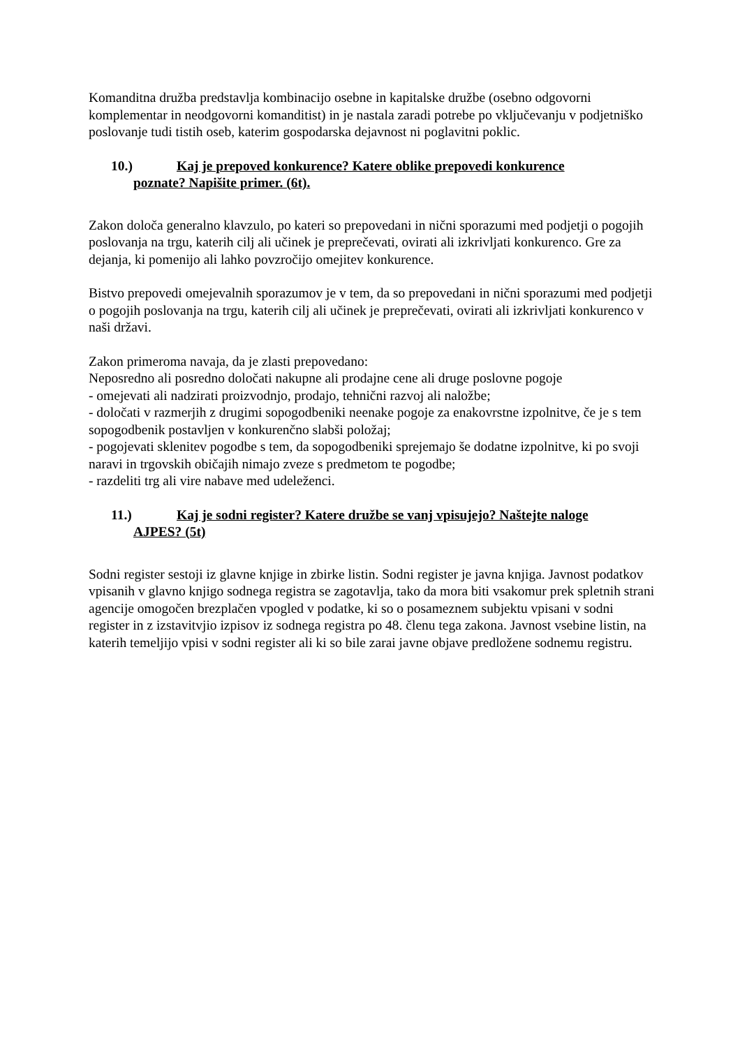Komanditna družba predstavlja kombinacijo osebne in kapitalske družbe (osebno odgovorni komplementar in neodgovorni komanditist) in je nastala zaradi potrebe po vključevanju v podjetniško poslovanje tudi tistih oseb, katerim gospodarska dejavnost ni poglavitni poklic.
10.) Kaj je prepoved konkurence? Katere oblike prepovedi konkurence
poznate? Napišite primer. (6t).
Zakon določa generalno klavzulo, po kateri so prepovedani in nični sporazumi med podjetji o pogojih poslovanja na trgu, katerih cilj ali učinek je preprečevati, ovirati ali izkrivljati konkurenco. Gre za dejanja, ki pomenijo ali lahko povzročijo omejitev konkurence.
Bistvo prepovedi omejevalnih sporazumov je v tem, da so prepovedani in nični sporazumi med podjetji o pogojih poslovanja na trgu, katerih cilj ali učinek je preprečevati, ovirati ali izkrivljati konkurenco v naši državi.
Zakon primeroma navaja, da je zlasti prepovedano:
Neposredno ali posredno določati nakupne ali prodajne cene ali druge poslovne pogoje
- omejevati ali nadzirati proizvodnjo, prodajo, tehnični razvoj ali naložbe;
- določati v razmerjih z drugimi sopogodbeniki neenake pogoje za enakovrstne izpolnitve, če je s tem sopogodbenik postavljen v konkurenčno slabši položaj;
- pogojevati sklenitev pogodbe s tem, da sopogodbeniki sprejemajo še dodatne izpolnitve, ki po svoji naravi in trgovskih običajih nimajo zveze s predmetom te pogodbe;
- razdeliti trg ali vire nabave med udeleženci.
11.) Kaj je sodni register? Katere družbe se vanj vpisujejo? Naštejte naloge
AJPES? (5t)
Sodni register sestoji iz glavne knjige in zbirke listin. Sodni register je javna knjiga. Javnost podatkov vpisanih v glavno knjigo sodnega registra se zagotavlja, tako da mora biti vsakomur prek spletnih strani agencije omogočen brezplačen vpogled v podatke, ki so o posameznem subjektu vpisani v sodni register in z izstavitvjio izpisov iz sodnega registra po 48. členu tega zakona. Javnost vsebine listin, na katerih temeljijo vpisi v sodni register ali ki so bile zarai javne objave predložene sodnemu registru.